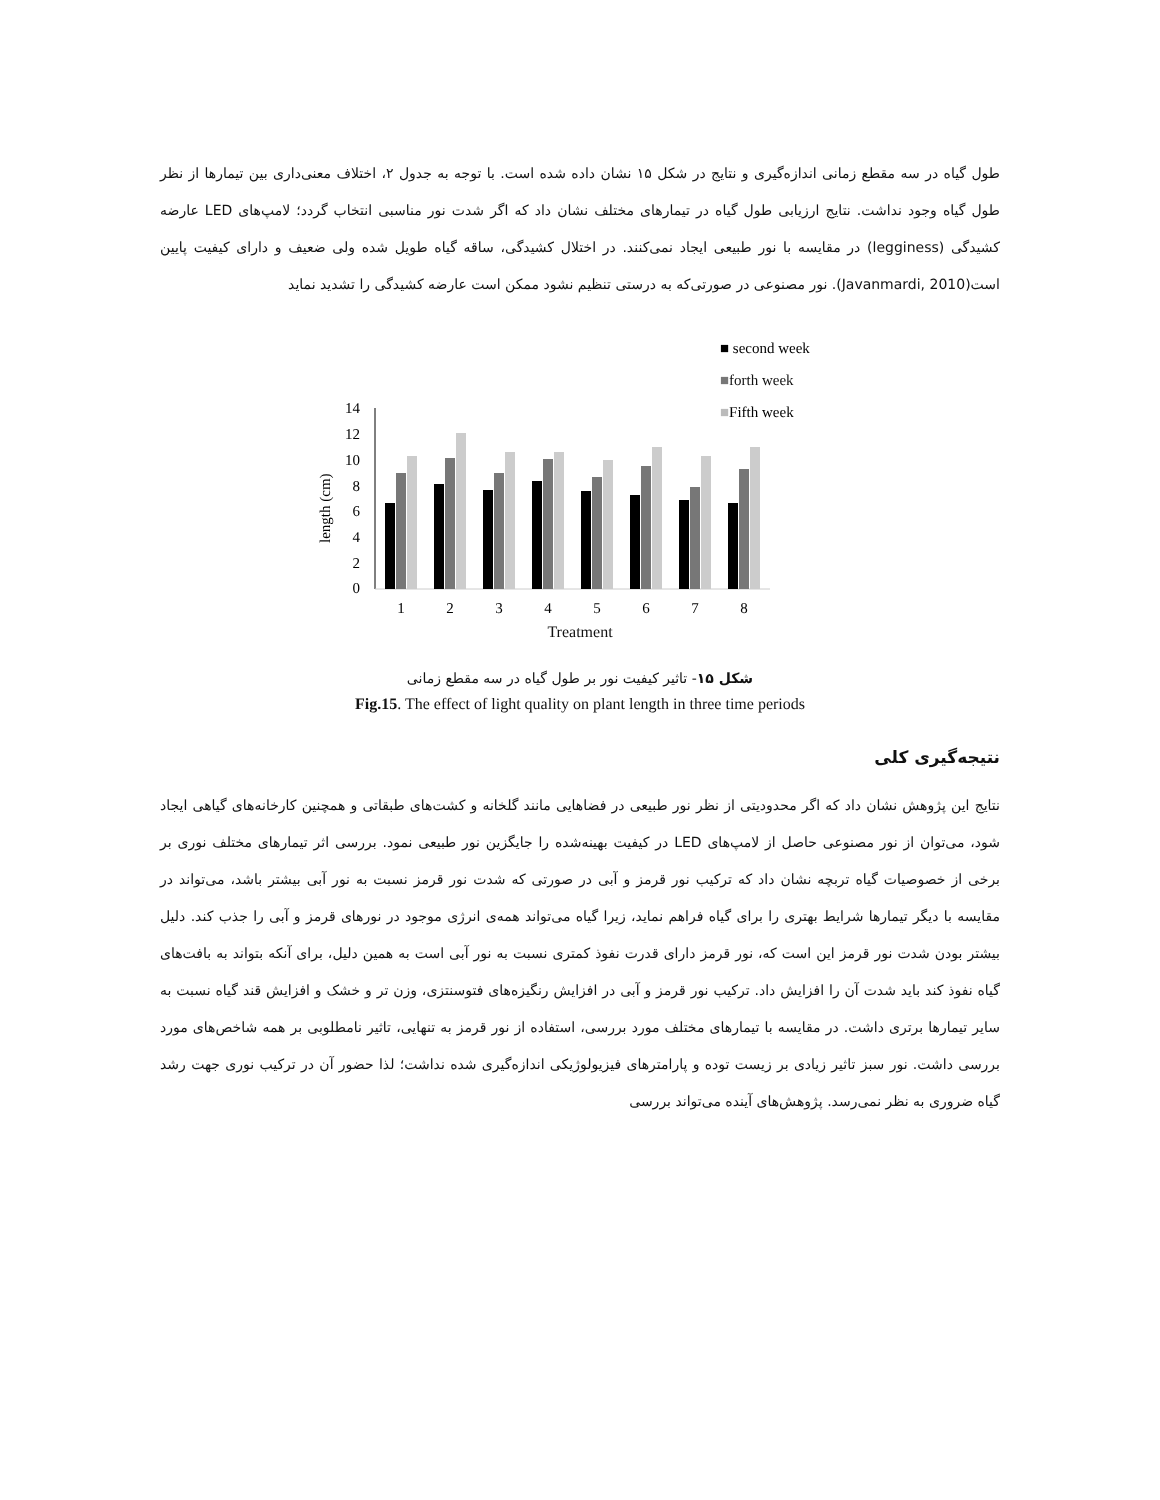طول گیاه در سه مقطع زمانی اندازه‌گیری و نتایج در شکل ۱۵ نشان داده شده است. با توجه به جدول ۲، اختلاف معنی‌داری بین تیمارها از نظر طول گیاه وجود نداشت. نتایج ارزیابی طول گیاه در تیمارهای مختلف نشان داد که اگر شدت نور مناسبی انتخاب گردد؛ لامپ‌های LED عارضه کشیدگی (legginess) در مقایسه با نور طبیعی ایجاد نمی‌کنند. در اختلال کشیدگی، ساقه گیاه طویل شده ولی ضعیف و دارای کیفیت پایین است(Javanmardi, 2010). نور مصنوعی در صورتی‌که به درستی تنظیم نشود ممکن است عارضه کشیدگی را تشدید نماید
■ second week
■forth week
■Fifth week
length (cm)
0
2
4
6
8
10
12
14
1
2
3
4
5
6
7
8
Treatment
شکل ۱۵- تاثیر کیفیت نور بر طول گیاه در سه مقطع زمانی
Fig.15. The effect of light quality on plant length in three time periods
نتیجه‌گیری کلی
نتایج این پژوهش نشان داد که اگر محدودیتی از نظر نور طبیعی در فضاهایی مانند گلخانه و کشت‌های طبقاتی و همچنین کارخانه‌های گیاهی ایجاد شود، می‌توان از نور مصنوعی حاصل از لامپ‌های LED در کیفیت بهینه‌شده را جایگزین نور طبیعی نمود. بررسی اثر تیمارهای مختلف نوری بر برخی از خصوصیات گیاه تربچه نشان داد که ترکیب نور قرمز و آبی در صورتی که شدت نور قرمز نسبت به نور آبی بیشتر باشد، می‌تواند در مقایسه با دیگر تیمارها شرایط بهتری را برای گیاه فراهم نماید، زیرا گیاه می‌تواند همه‌ی انرژی موجود در نورهای قرمز و آبی را جذب کند. دلیل بیشتر بودن شدت نور قرمز این است که، نور قرمز دارای قدرت نفوذ کمتری نسبت به نور آبی است به همین دلیل، برای آنکه بتواند به بافت‌های گیاه نفوذ کند باید شدت آن را افزایش داد. ترکیب نور قرمز و آبی در افزایش رنگیزه‌های فتوسنتزی، وزن تر و خشک و افزایش قند گیاه نسبت به سایر تیمارها برتری داشت. در مقایسه با تیمارهای مختلف مورد بررسی، استفاده از نور قرمز به تنهایی، تاثیر نامطلوبی بر همه شاخص‌های مورد بررسی داشت. نور سبز تاثیر زیادی بر زیست توده و پارامترهای فیزیولوژیکی اندازه‌گیری شده نداشت؛ لذا حضور آن در ترکیب نوری جهت رشد گیاه ضروری به نظر نمی‌رسد. پژوهش‌های آینده می‌تواند بررسی